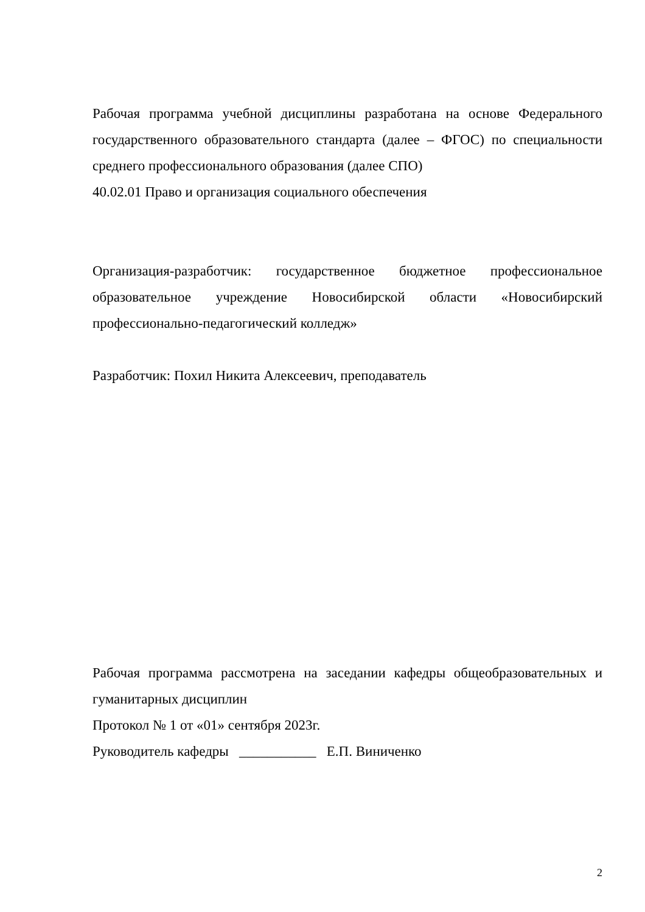Рабочая программа учебной дисциплины разработана на основе Федерального государственного образовательного стандарта (далее – ФГОС) по специальности среднего профессионального образования (далее СПО)
40.02.01 Право и организация социального обеспечения
Организация-разработчик: государственное бюджетное профессиональное образовательное учреждение Новосибирской области «Новосибирский профессионально-педагогический колледж»
Разработчик: Похил Никита Алексеевич, преподаватель
Рабочая программа рассмотрена на заседании кафедры общеобразовательных и гуманитарных дисциплин
Протокол № 1 от «01» сентября 2023г.
Руководитель кафедры ___________ Е.П. Виниченко
2